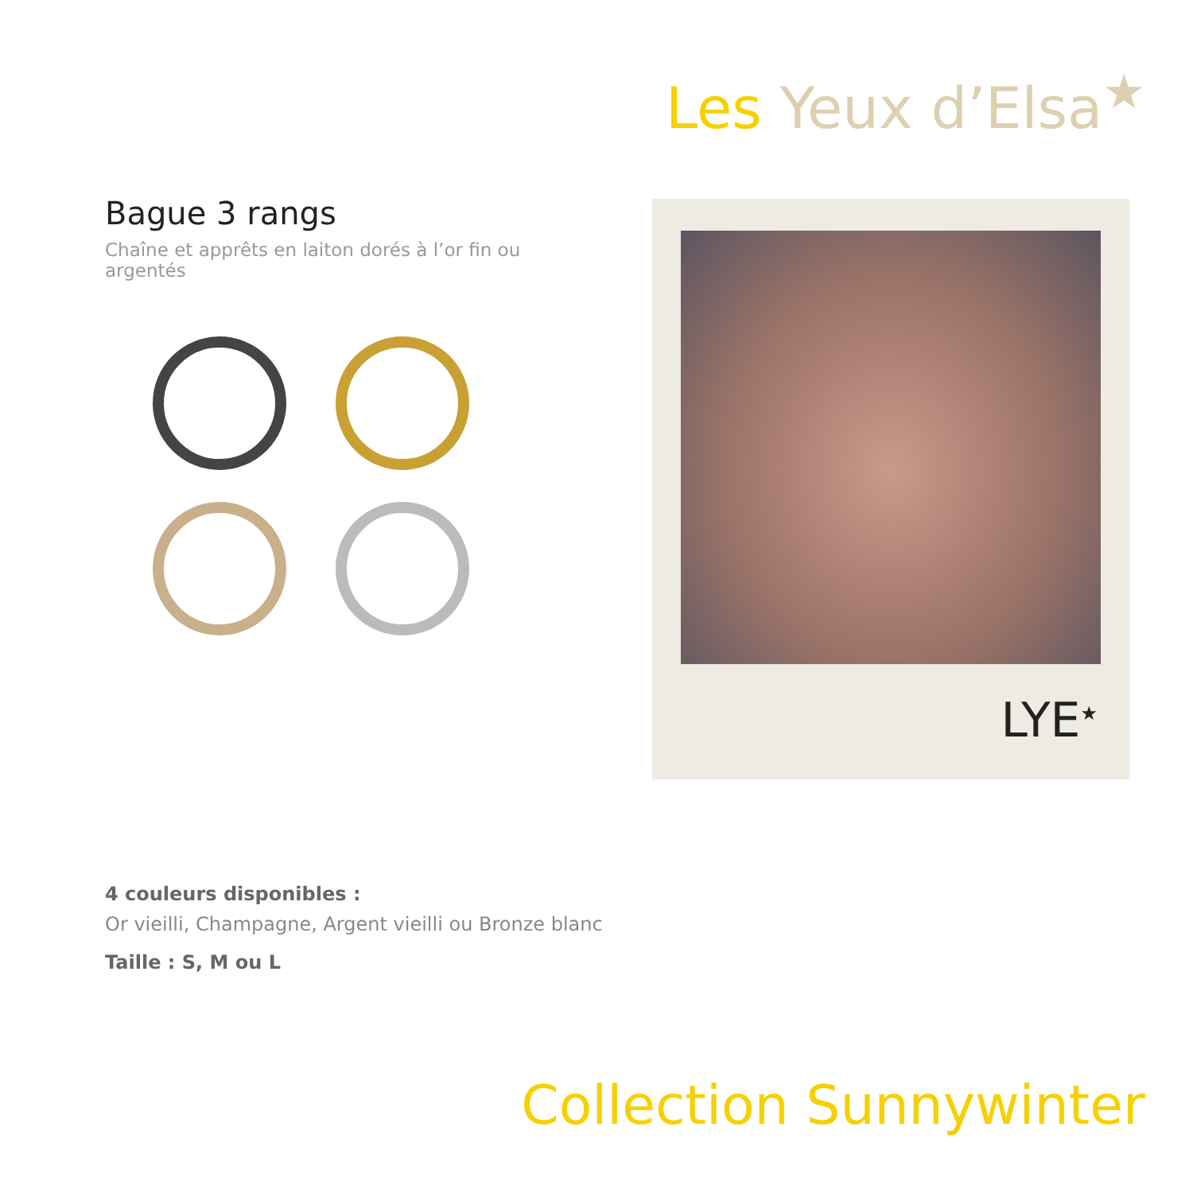Les Yeux d’Elsa<sup>★</sup>
Bague 3 rangs
Chaîne et apprêts en laiton dorés à l’or fin ou argentés
LYE<sup>★</sup>
4 couleurs disponibles :
Or vieilli, Champagne, Argent vieilli ou Bronze blanc
Taille : S, M ou L
Collection Sunnywinter